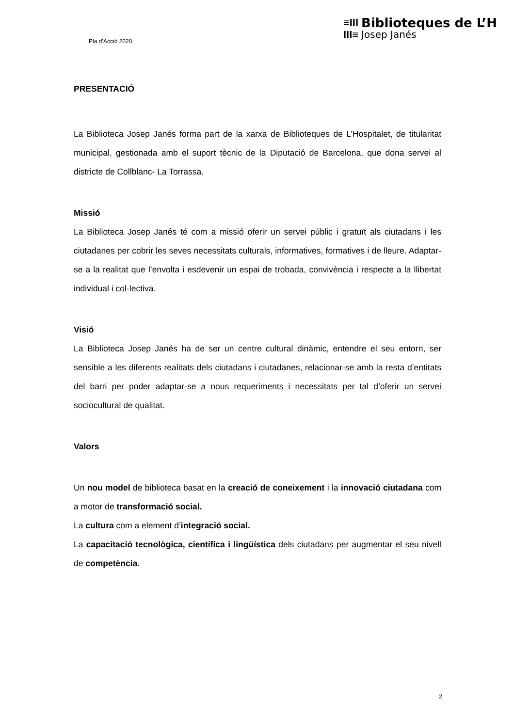Pla d’Acció 2020
≡III
III≡
Biblioteques de L’H
Josep Janés
PRESENTACIÓ
La Biblioteca Josep Janés forma part de la xarxa de Biblioteques de L’Hospitalet, de titularitat municipal, gestionada amb el suport tècnic de la Diputació de Barcelona, que dona servei al districte de Collblanc- La Torrassa.
Missió
La Biblioteca Josep Janés té com a missió oferir un servei públic i gratuït als ciutadans i les ciutadanes per cobrir les seves necessitats culturals, informatives, formatives i de lleure. Adaptar-se a la realitat que l’envolta i esdevenir un espai de trobada, convivència i respecte a la llibertat individual i col·lectiva.
Visió
La Biblioteca Josep Janés ha de ser un centre cultural dinàmic, entendre el seu entorn, ser sensible a les diferents realitats dels ciutadans i ciutadanes, relacionar-se amb la resta d’entitats del barri per poder adaptar-se a nous requeriments i necessitats per tal d’oferir un servei sociocultural de qualitat.
Valors
Un nou model de biblioteca basat en la creació de coneixement i la innovació ciutadana com a motor de transformació social.
La cultura com a element d’integració social.
La capacitació tecnològica, científica i lingüística dels ciutadans per augmentar el seu nivell de competència.
2